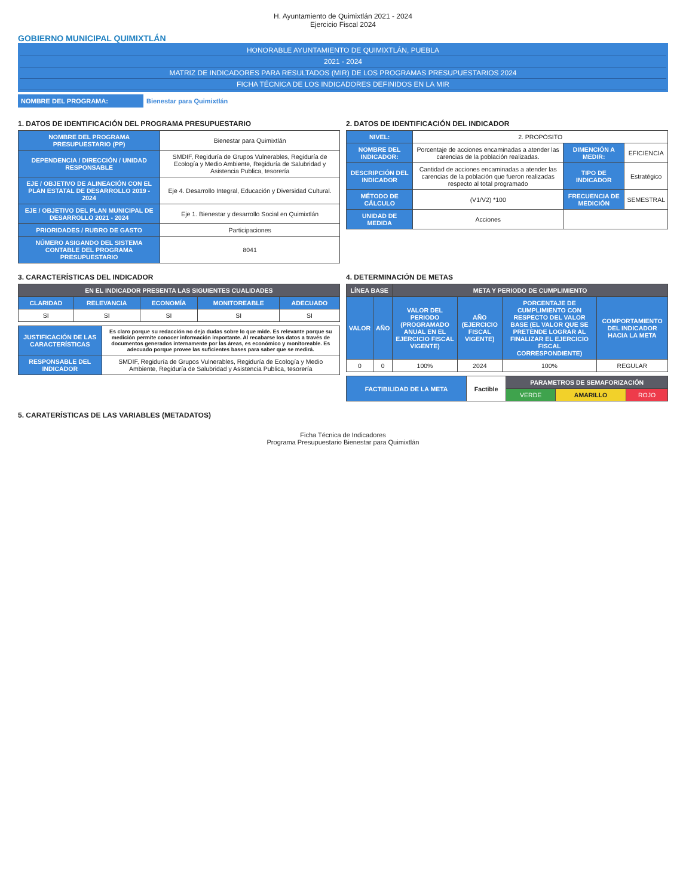H. Ayuntamiento de Quimixtlán 2021 - 2024
Ejercicio Fiscal 2024
GOBIERNO MUNICIPAL QUIMIXTLÁN
HONORABLE AYUNTAMIENTO DE QUIMIXTLÁN, PUEBLA
2021 - 2024
MATRIZ DE INDICADORES PARA RESULTADOS (MIR) DE LOS PROGRAMAS PRESUPUESTARIOS 2024
FICHA TÉCNICA DE LOS INDICADORES DEFINIDOS EN LA MIR
NOMBRE DEL PROGRAMA: Bienestar para Quimixtlán
1. DATOS DE IDENTIFICACIÓN DEL PROGRAMA PRESUPUESTARIO
| NOMBRE DEL PROGRAMA PRESUPUESTARIO (PP) | Bienestar para Quimixtlán |
| DEPENDENCIA / DIRECCIÓN / UNIDAD RESPONSABLE | SMDIF, Regiduría de Grupos Vulnerables, Regiduría de Ecología y Medio Ambiente, Regiduría de Salubridad y Asistencia Publica, tesorería |
| EJE / OBJETIVO DE ALINEACIÓN CON EL PLAN ESTATAL DE DESARROLLO 2019 - 2024 | Eje 4. Desarrollo Integral, Educación y Diversidad Cultural. |
| EJE / OBJETIVO DEL PLAN MUNICIPAL DE DESARROLLO 2021 - 2024 | Eje 1. Bienestar y desarrollo Social en Quimixtlán |
| PRIORIDADES / RUBRO DE GASTO | Participaciones |
| NÚMERO ASIGANDO DEL SISTEMA CONTABLE DEL PROGRAMA PRESUPUESTARIO | 8041 |
2. DATOS DE IDENTIFICACIÓN DEL INDICADOR
| NIVEL: | 2. PROPÓSITO | | |
| NOMBRE DEL INDICADOR: | Porcentaje de acciones encaminadas a atender las carencias de la población realizadas. | DIMENCIÓN A MEDIR: | EFICIENCIA |
| DESCRIPCIÓN DEL INDICADOR | Cantidad de acciones encaminadas a atender las carencias de la población que fueron realizadas respecto al total programado | TIPO DE INDICADOR | Estratégico |
| MÉTODO DE CÁLCULO | (V1/V2) *100 | FRECUENCIA DE MEDICIÓN | SEMESTRAL |
| UNIDAD DE MEDIDA | Acciones | | |
3. CARACTERÍSTICAS DEL INDICADOR
| EN EL INDICADOR PRESENTA LAS SIGUIENTES CUALIDADES | | | | |
| --- | --- | --- | --- | --- |
| CLARIDAD | RELEVANCIA | ECONOMÍA | MONITOREABLE | ADECUADO |
| SI | SI | SI | SI | SI |
| JUSTIFICACIÓN DE LAS CARACTERÍSTICAS | Es claro porque su redacción no deja dudas sobre lo que mide. Es relevante porque su medición permite conocer información importante. Al recabarse los datos a través de documentos generados internamente por las áreas, es económico y monitoreable. Es adecuado porque provee las suficientes bases para saber que se medirá. |
| RESPONSABLE DEL INDICADOR | SMDIF, Regiduría de Grupos Vulnerables, Regiduría de Ecología y Medio Ambiente, Regiduría de Salubridad y Asistencia Publica, tesorería |
4. DETERMINACIÓN DE METAS
| LÍNEA BASE | | META Y PERIODO DE CUMPLIMIENTO | | | |
| --- | --- | --- | --- | --- | --- |
| VALOR | AÑO | VALOR DEL PERIODO (PROGRAMADO ANUAL EN EL EJERCICIO FISCAL VIGENTE) | AÑO (EJERCICIO FISCAL VIGENTE) | PORCENTAJE DE CUMPLIMIENTO CON RESPECTO DEL VALOR BASE (EL VALOR QUE SE PRETENDE LOGRAR AL FINALIZAR EL EJERCICIO FISCAL CORRESPONDIENTE) | COMPORTAMIENTO DEL INDICADOR HACIA LA META |
| 0 | 0 | 100% | 2024 | 100% | REGULAR |
| FACTIBILIDAD DE LA META | Factible | PARAMETROS DE SEMAFORIZACIÓN | | |
| | | VERDE | AMARILLO | ROJO |
5. CARATERÍSTICAS DE LAS VARIABLES (METADATOS)
Ficha Técnica de Indicadores
Programa Presupuestario Bienestar para Quimixtlán